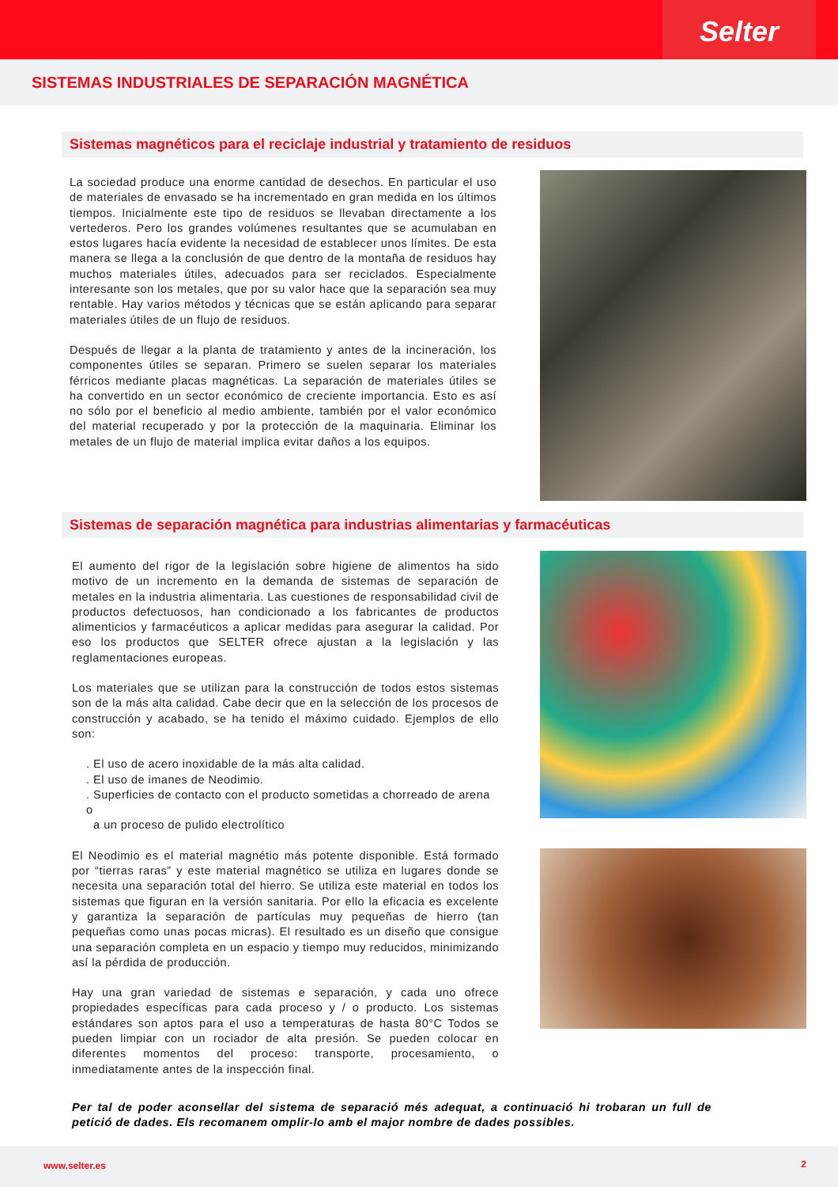Selter
SISTEMAS INDUSTRIALES DE SEPARACIÓN MAGNÉTICA
Sistemas magnéticos para el reciclaje industrial y tratamiento de residuos
La sociedad produce una enorme cantidad de desechos. En particular el uso de materiales de envasado se ha incrementado en gran medida en los últimos tiempos. Inicialmente este tipo de residuos se llevaban directamente a los vertederos. Pero los grandes volúmenes resultantes que se acumulaban en estos lugares hacía evidente la necesidad de establecer unos límites. De esta manera se llega a la conclusión de que dentro de la montaña de residuos hay muchos materiales útiles, adecuados para ser reciclados. Especialmente interesante son los metales, que por su valor hace que la separación sea muy rentable. Hay varios métodos y técnicas que se están aplicando para separar materiales útiles de un flujo de residuos.
Después de llegar a la planta de tratamiento y antes de la incineración, los componentes útiles se separan. Primero se suelen separar los materiales férricos mediante placas magnéticas. La separación de materiales útiles se ha convertido en un sector económico de creciente importancia. Esto es así no sólo por el beneficio al medio ambiente, también por el valor económico del material recuperado y por la protección de la maquinaria. Eliminar los metales de un flujo de material implica evitar daños a los equipos.
Sistemas de separación magnética para industrias alimentarias y farmacéuticas
El aumento del rigor de la legislación sobre higiene de alimentos ha sido motivo de un incremento en la demanda de sistemas de separación de metales en la industria alimentaria. Las cuestiones de responsabilidad civil de productos defectuosos, han condicionado a los fabricantes de productos alimenticios y farmacéuticos a aplicar medidas para asegurar la calidad. Por eso los productos que SELTER ofrece ajustan a la legislación y las reglamentaciones europeas.
Los materiales que se utilizan para la construcción de todos estos sistemas son de la más alta calidad. Cabe decir que en la selección de los procesos de construcción y acabado, se ha tenido el máximo cuidado. Ejemplos de ello son:
. El uso de acero inoxidable de la más alta calidad.
. El uso de imanes de Neodimio.
. Superficies de contacto con el producto sometidas a chorreado de arena o
a un proceso de pulido electrolítico
El Neodimio es el material magnétio más potente disponible. Está formado por “tierras raras” y este material magnético se utiliza en lugares donde se necesita una separación total del hierro. Se utiliza este material en todos los sistemas que figuran en la versión sanitaria. Por ello la eficacia es excelente y garantiza la separación de partículas muy pequeñas de hierro (tan pequeñas como unas pocas micras). El resultado es un diseño que consigue una separación completa en un espacio y tiempo muy reducidos, minimizando así la pérdida de producción.
Hay una gran variedad de sistemas e separación, y cada uno ofrece propiedades específicas para cada proceso y / o producto. Los sistemas estándares son aptos para el uso a temperaturas de hasta 80°C Todos se pueden limpiar con un rociador de alta presión. Se pueden colocar en diferentes momentos del proceso: transporte, procesamiento, o inmediatamente antes de la inspección final.
Per tal de poder aconsellar del sistema de separació més adequat, a continuació hi trobaran un full de petició de dades. Els recomanem omplir-lo amb el major nombre de dades possibles.
www.selter.es 2